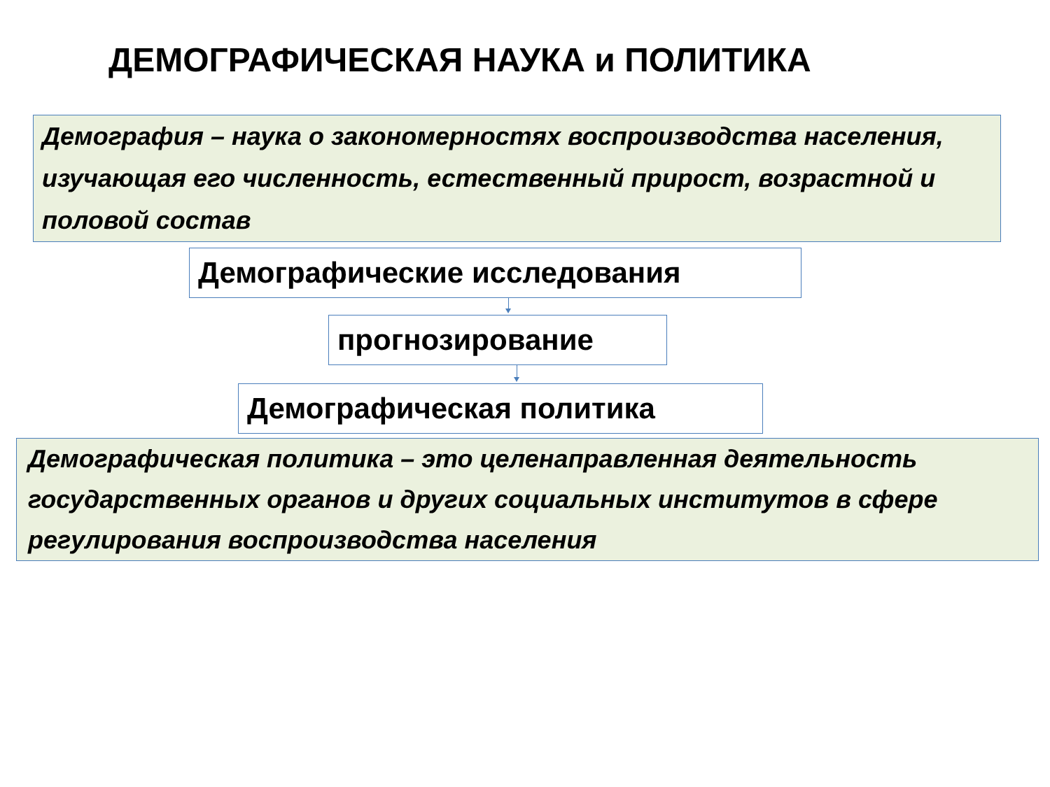ДЕМОГРАФИЧЕСКАЯ НАУКА и ПОЛИТИКА
Демография – наука о закономерностях воспроизводства населения, изучающая его численность, естественный прирост, возрастной и половой состав
Демографические исследования
прогнозирование
Демографическая политика
Демографическая политика – это целенаправленная деятельность государственных органов и других социальных институтов в сфере регулирования воспроизводства населения